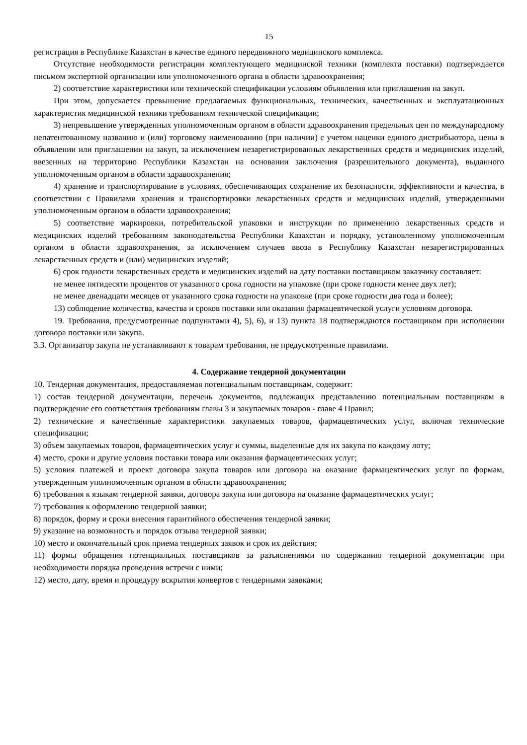15
регистрация в Республике Казахстан в качестве единого передвижного медицинского комплекса.
Отсутствие необходимости регистрации комплектующего медицинской техники (комплекта поставки) подтверждается письмом экспертной организации или уполномоченного органа в области здравоохранения;
2) соответствие характеристики или технической спецификации условиям объявления или приглашения на закуп.
При этом, допускается превышение предлагаемых функциональных, технических, качественных и эксплуатационных характеристик медицинской техники требованиям технической спецификации;
3) непревышение утвержденных уполномоченным органом в области здравоохранения предельных цен по международному непатентованному названию и (или) торговому наименованию (при наличии) с учетом наценки единого дистрибьютора, цены в объявлении или приглашении на закуп, за исключением незарегистрированных лекарственных средств и медицинских изделий, ввезенных на территорию Республики Казахстан на основании заключения (разрешительного документа), выданного уполномоченным органом в области здравоохранения;
4) хранение и транспортирование в условиях, обеспечивающих сохранение их безопасности, эффективности и качества, в соответствии с Правилами хранения и транспортировки лекарственных средств и медицинских изделий, утвержденными уполномоченным органом в области здравоохранения;
5) соответствие маркировки, потребительской упаковки и инструкции по применению лекарственных средств и медицинских изделий требованиям законодательства Республики Казахстан и порядку, установленному уполномоченным органом в области здравоохранения, за исключением случаев ввоза в Республику Казахстан незарегистрированных лекарственных средств и (или) медицинских изделий;
6) срок годности лекарственных средств и медицинских изделий на дату поставки поставщиком заказчику составляет:
не менее пятидесяти процентов от указанного срока годности на упаковке (при сроке годности менее двух лет);
не менее двенадцати месяцев от указанного срока годности на упаковке (при сроке годности два года и более);
13) соблюдение количества, качества и сроков поставки или оказания фармацевтической услуги условиям договора.
19. Требования, предусмотренные подпунктами 4), 5), 6), и 13) пункта 18 подтверждаются поставщиком при исполнении договора поставки или закупа.
3.3. Организатор закупа не устанавливают к товарам требования, не предусмотренные правилами.
4. Содержание тендерной документации
10. Тендерная документация, предоставляемая потенциальным поставщикам, содержит:
1) состав тендерной документации, перечень документов, подлежащих представлению потенциальным поставщиком в подтверждение его соответствия требованиям главы 3 и закупаемых товаров - главе 4 Правил;
2) технические и качественные характеристики закупаемых товаров, фармацевтических услуг, включая технические спецификации;
3) объем закупаемых товаров, фармацевтических услуг и суммы, выделенные для их закупа по каждому лоту;
4) место, сроки и другие условия поставки товара или оказания фармацевтических услуг;
5) условия платежей и проект договора закупа товаров или договора на оказание фармацевтических услуг по формам, утвержденным уполномоченным органом в области здравоохранения;
6) требования к языкам тендерной заявки, договора закупа или договора на оказание фармацевтических услуг;
7) требования к оформлению тендерной заявки;
8) порядок, форму и сроки внесения гарантийного обеспечения тендерной заявки;
9) указание на возможность и порядок отзыва тендерной заявки;
10) место и окончательный срок приема тендерных заявок и срок их действия;
11) формы обращения потенциальных поставщиков за разъяснениями по содержанию тендерной документации при необходимости порядка проведения встречи с ними;
12) место, дату, время и процедуру вскрытия конвертов с тендерными заявками;